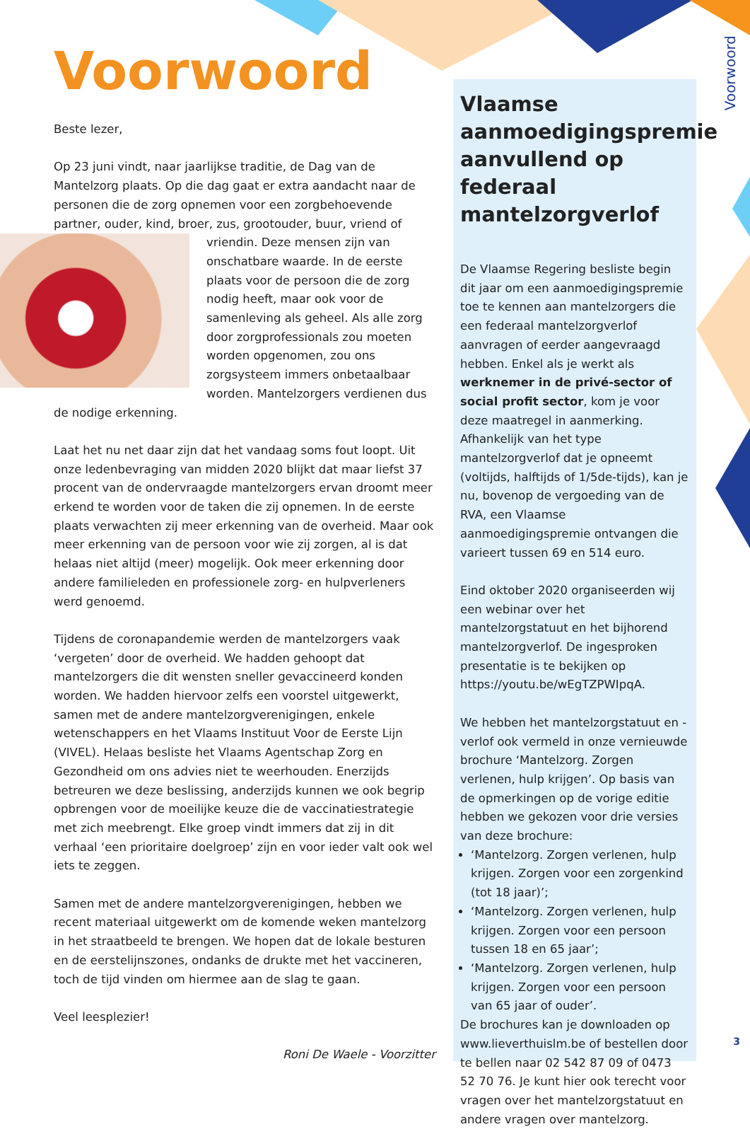Voorwoord
Beste lezer,
Op 23 juni vindt, naar jaarlijkse traditie, de Dag van de Mantelzorg plaats. Op die dag gaat er extra aandacht naar de personen die de zorg opnemen voor een zorgbehoevende partner, ouder, kind, broer, zus, grootouder, buur, vriend of vriendin. Deze mensen zijn van onschatbare waarde. In de eerste plaats voor de persoon die de zorg nodig heeft, maar ook voor de samenleving als geheel. Als alle zorg door zorgprofessionals zou moeten worden opgenomen, zou ons zorgsysteem immers onbetaalbaar worden. Mantelzorgers verdienen dus de nodige erkenning.
Laat het nu net daar zijn dat het vandaag soms fout loopt. Uit onze ledenbevraging van midden 2020 blijkt dat maar liefst 37 procent van de ondervraagde mantelzorgers ervan droomt meer erkend te worden voor de taken die zij opnemen. In de eerste plaats verwachten zij meer erkenning van de overheid. Maar ook meer erkenning van de persoon voor wie zij zorgen, al is dat helaas niet altijd (meer) mogelijk. Ook meer erkenning door andere familieleden en professionele zorg- en hulpverleners werd genoemd.
Tijdens de coronapandemie werden de mantelzorgers vaak ‘vergeten’ door de overheid. We hadden gehoopt dat mantelzorgers die dit wensten sneller gevaccineerd konden worden. We hadden hiervoor zelfs een voorstel uitgewerkt, samen met de andere mantelzorgverenigingen, enkele wetenschappers en het Vlaams Instituut Voor de Eerste Lijn (VIVEL). Helaas besliste het Vlaams Agentschap Zorg en Gezondheid om ons advies niet te weerhouden. Enerzijds betreuren we deze beslissing, anderzijds kunnen we ook begrip opbrengen voor de moeilijke keuze die de vaccinatiestrategie met zich meebrengt. Elke groep vindt immers dat zij in dit verhaal ‘een prioritaire doelgroep’ zijn en voor ieder valt ook wel iets te zeggen.
Samen met de andere mantelzorgverenigingen, hebben we recent materiaal uitgewerkt om de komende weken mantelzorg in het straatbeeld te brengen. We hopen dat de lokale besturen en de eerstelijnszones, ondanks de drukte met het vaccineren, toch de tijd vinden om hiermee aan de slag te gaan.
Veel leesplezier!
Roni De Waele - Voorzitter
Vlaamse aanmoedigingspremie aanvullend op federaal mantelzorgverlof
De Vlaamse Regering besliste begin dit jaar om een aanmoedigingspremie toe te kennen aan mantelzorgers die een federaal mantelzorgverlof aanvragen of eerder aangevraagd hebben. Enkel als je werkt als werknemer in de privé-sector of social profit sector, kom je voor deze maatregel in aanmerking. Afhankelijk van het type mantelzorgverlof dat je opneemt (voltijds, halftijds of 1/5de-tijds), kan je nu, bovenop de vergoeding van de RVA, een Vlaamse aanmoedigingspremie ontvangen die varieert tussen 69 en 514 euro.
Eind oktober 2020 organiseerden wij een webinar over het mantelzorgstatuut en het bijhorend mantelzorgverlof. De ingesproken presentatie is te bekijken op https://youtu.be/wEgTZPWIpqA.
We hebben het mantelzorgstatuut en -verlof ook vermeld in onze vernieuwde brochure ‘Mantelzorg. Zorgen verlenen, hulp krijgen’. Op basis van de opmerkingen op de vorige editie hebben we gekozen voor drie versies van deze brochure:
‘Mantelzorg. Zorgen verlenen, hulp krijgen. Zorgen voor een zorgenkind (tot 18 jaar)’;
‘Mantelzorg. Zorgen verlenen, hulp krijgen. Zorgen voor een persoon tussen 18 en 65 jaar’;
‘Mantelzorg. Zorgen verlenen, hulp krijgen. Zorgen voor een persoon van 65 jaar of ouder’.
De brochures kan je downloaden op www.lieverthuislm.be of bestellen door te bellen naar 02 542 87 09 of 0473 52 70 76. Je kunt hier ook terecht voor vragen over het mantelzorgstatuut en andere vragen over mantelzorg.
Voorwoord
3